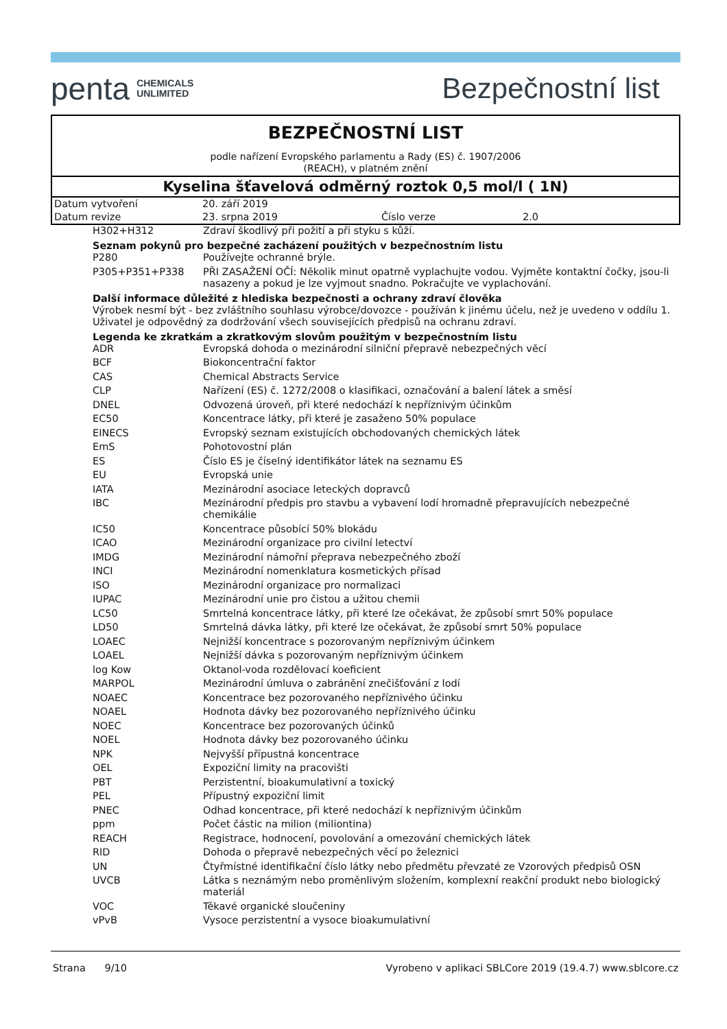penta CHEMICALS
UNLIMITED
Bezpečnostní list
BEZPEČNOSTNÍ LIST
podle nařízení Evropského parlamentu a Rady (ES) č. 1907/2006
(REACH), v platném znění
Kyselina šťavelová odměrný roztok 0,5 mol/l ( 1N)
| Datum vytvoření | 20. září 2019 | | |
| Datum revize | 23. srpna 2019 | Číslo verze | 2.0 |
| H302+H312 | Zdraví škodlivý při požití a při styku s kůží. |
Seznam pokynů pro bezpečné zacházení použitých v bezpečnostním listu
| P280 | Používejte ochranné brýle. |
| P305+P351+P338 | PŘI ZASAŽENÍ OČÍ: Několik minut opatrně vyplachujte vodou. Vyjměte kontaktní čočky, jsou-li nasazeny a pokud je lze vyjmout snadno. Pokračujte ve vyplachování. |
Další informace důležité z hlediska bezpečnosti a ochrany zdraví člověka
Výrobek nesmí být - bez zvláštního souhlasu výrobce/dovozce - používán k jinému účelu, než je uvedeno v oddílu 1. Uživatel je odpovědný za dodržování všech souvisejících předpisů na ochranu zdraví.
Legenda ke zkratkám a zkratkovým slovům použitým v bezpečnostním listu
| ADR | Evropská dohoda o mezinárodní silniční přepravě nebezpečných věcí |
| BCF | Biokoncentrační faktor |
| CAS | Chemical Abstracts Service |
| CLP | Nařízení (ES) č. 1272/2008 o klasifikaci, označování a balení látek a směsí |
| DNEL | Odvozená úroveň, při které nedochází k nepříznivým účinkům |
| EC50 | Koncentrace látky, při které je zasaženo 50% populace |
| EINECS | Evropský seznam existujících obchodovaných chemických látek |
| EmS | Pohotovostní plán |
| ES | Číslo ES je číselný identifikátor látek na seznamu ES |
| EU | Evropská unie |
| IATA | Mezinárodní asociace leteckých dopravců |
| IBC | Mezinárodní předpis pro stavbu a vybavení lodí hromadně přepravujících nebezpečné chemikálie |
| IC50 | Koncentrace působící 50% blokádu |
| ICAO | Mezinárodní organizace pro civilní letectví |
| IMDG | Mezinárodní námořní přeprava nebezpečného zboží |
| INCI | Mezinárodní nomenklatura kosmetických přísad |
| ISO | Mezinárodní organizace pro normalizaci |
| IUPAC | Mezinárodní unie pro čistou a užitou chemii |
| LC50 | Smrtelná koncentrace látky, při které lze očekávat, že způsobí smrt 50% populace |
| LD50 | Smrtelná dávka látky, při které lze očekávat, že způsobí smrt 50% populace |
| LOAEC | Nejnižší koncentrace s pozorovaným nepříznivým účinkem |
| LOAEL | Nejnižší dávka s pozorovaným nepříznivým účinkem |
| log Kow | Oktanol-voda rozdělovací koeficient |
| MARPOL | Mezinárodní úmluva o zabránění znečišťování z lodí |
| NOAEC | Koncentrace bez pozorovaného nepříznivého účinku |
| NOAEL | Hodnota dávky bez pozorovaného nepříznivého účinku |
| NOEC | Koncentrace bez pozorovaných účinků |
| NOEL | Hodnota dávky bez pozorovaného účinku |
| NPK | Nejvyšší přípustná koncentrace |
| OEL | Expoziční limity na pracovišti |
| PBT | Perzistentní, bioakumulativní a toxický |
| PEL | Přípustný expoziční limit |
| PNEC | Odhad koncentrace, při které nedochází k nepříznivým účinkům |
| ppm | Počet částic na milion (miliontina) |
| REACH | Registrace, hodnocení, povolování a omezování chemických látek |
| RID | Dohoda o přepravě nebezpečných věcí po železnici |
| UN | Čtyřmístné identifikační číslo látky nebo předmětu převzaté ze Vzorových předpisů OSN |
| UVCB | Látka s neznámým nebo proměnlivým složením, komplexní reakční produkt nebo biologický materiál |
| VOC | Těkavé organické sloučeniny |
| vPvB | Vysoce perzistentní a vysoce bioakumulativní |
Strana 9/10 Vyrobeno v aplikaci SBLCore 2019 (19.4.7) www.sblcore.cz